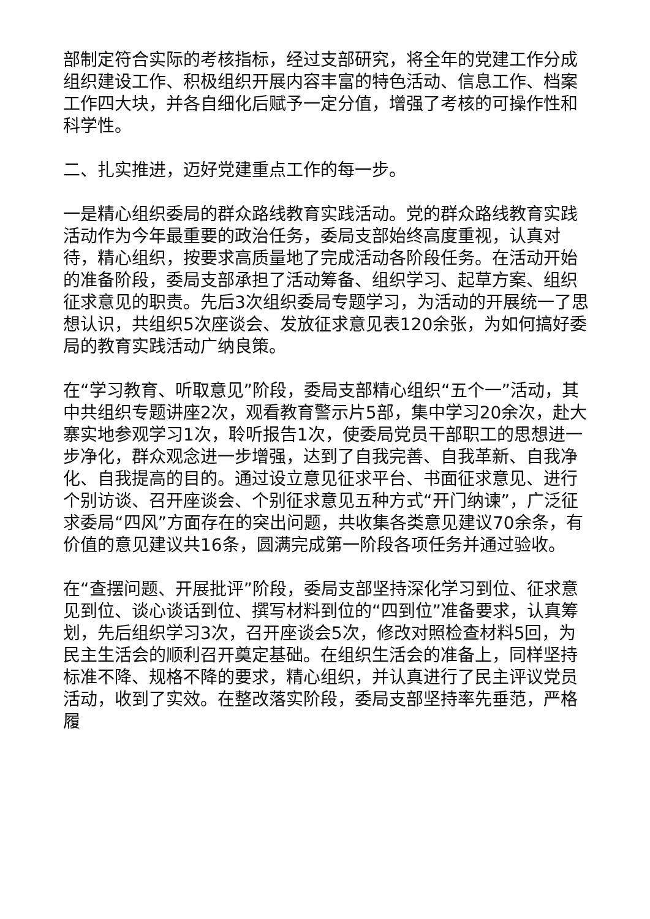部制定符合实际的考核指标，经过支部研究，将全年的党建工作分成组织建设工作、积极组织开展内容丰富的特色活动、信息工作、档案工作四大块，并各自细化后赋予一定分值，增强了考核的可操作性和科学性。
二、扎实推进，迈好党建重点工作的每一步。
一是精心组织委局的群众路线教育实践活动。党的群众路线教育实践活动作为今年最重要的政治任务，委局支部始终高度重视，认真对待，精心组织，按要求高质量地了完成活动各阶段任务。在活动开始的准备阶段，委局支部承担了活动筹备、组织学习、起草方案、组织征求意见的职责。先后3次组织委局专题学习，为活动的开展统一了思想认识，共组织5次座谈会、发放征求意见表120余张，为如何搞好委局的教育实践活动广纳良策。
在“学习教育、听取意见”阶段，委局支部精心组织“五个一”活动，其中共组织专题讲座2次，观看教育警示片5部，集中学习20余次，赴大寨实地参观学习1次，聆听报告1次，使委局党员干部职工的思想进一步净化，群众观念进一步增强，达到了自我完善、自我革新、自我净化、自我提高的目的。通过设立意见征求平台、书面征求意见、进行个别访谈、召开座谈会、个别征求意见五种方式“开门纳谏”，广泛征求委局“四风”方面存在的突出问题，共收集各类意见建议70余条，有价值的意见建议共16条，圆满完成第一阶段各项任务并通过验收。
在“查摆问题、开展批评”阶段，委局支部坚持深化学习到位、征求意见到位、谈心谈话到位、撰写材料到位的“四到位”准备要求，认真筹划，先后组织学习3次，召开座谈会5次，修改对照检查材料5回，为民主生活会的顺利召开奠定基础。在组织生活会的准备上，同样坚持标准不降、规格不降的要求，精心组织，并认真进行了民主评议党员活动，收到了实效。在整改落实阶段，委局支部坚持率先垂范，严格履